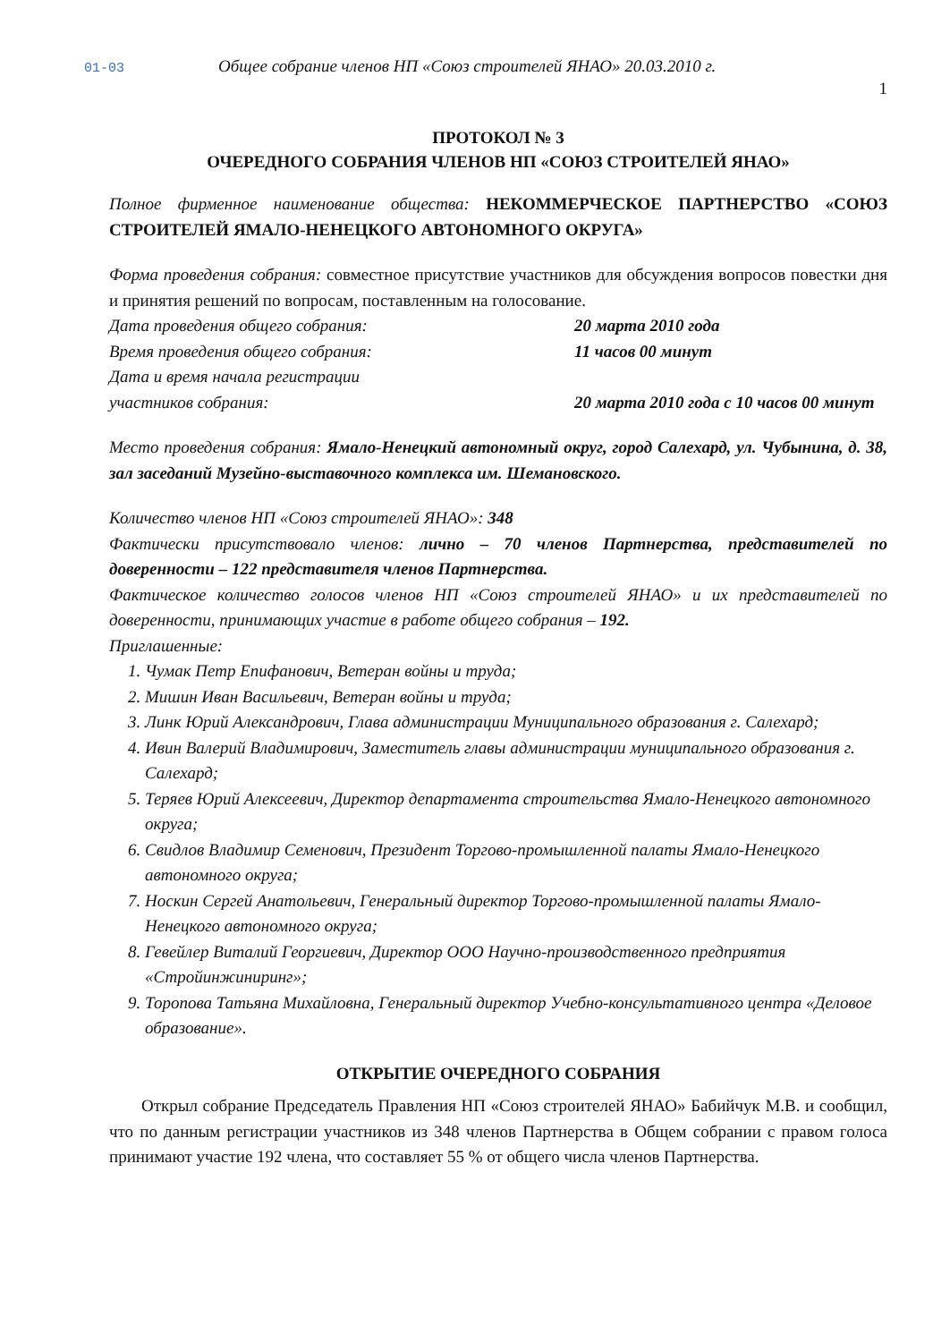01-03 Общее собрание членов НП «Союз строителей ЯНАО» 20.03.2010 г.
1
ПРОТОКОЛ № 3
ОЧЕРЕДНОГО СОБРАНИЯ ЧЛЕНОВ НП «СОЮЗ СТРОИТЕЛЕЙ ЯНАО»
Полное фирменное наименование общества: НЕКОММЕРЧЕСКОЕ ПАРТНЕРСТВО «СОЮЗ СТРОИТЕЛЕЙ ЯМАЛО-НЕНЕЦКОГО АВТОНОМНОГО ОКРУГА»
Форма проведения собрания: совместное присутствие участников для обсуждения вопросов повестки дня и принятия решений по вопросам, поставленным на голосование.
Дата проведения общего собрания: 20 марта 2010 года
Время проведения общего собрания: 11 часов 00 минут
Дата и время начала регистрации
участников собрания: 20 марта 2010 года с 10 часов 00 минут
Место проведения собрания: Ямало-Ненецкий автономный округ, город Салехард, ул. Чубынина, д. 38, зал заседаний Музейно-выставочного комплекса им. Шемановского.
Количество членов НП «Союз строителей ЯНАО»: 348
Фактически присутствовало членов: лично – 70 членов Партнерства, представителей по доверенности – 122 представителя членов Партнерства.
Фактическое количество голосов членов НП «Союз строителей ЯНАО» и их представителей по доверенности, принимающих участие в работе общего собрания – 192.
Приглашенные:
1. Чумак Петр Епифанович, Ветеран войны и труда;
2. Мишин Иван Васильевич, Ветеран войны и труда;
3. Линк Юрий Александрович, Глава администрации Муниципального образования г. Салехард;
4. Ивин Валерий Владимирович, Заместитель главы администрации муниципального образования г. Салехард;
5. Теряев Юрий Алексеевич, Директор департамента строительства Ямало-Ненецкого автономного округа;
6. Свидлов Владимир Семенович, Президент Торгово-промышленной палаты Ямало-Ненецкого автономного округа;
7. Носкин Сергей Анатольевич, Генеральный директор Торгово-промышленной палаты Ямало-Ненецкого автономного округа;
8. Гевейлер Виталий Георгиевич, Директор ООО Научно-производственного предприятия «Стройинжиниринг»;
9. Торопова Татьяна Михайловна, Генеральный директор Учебно-консультативного центра «Деловое образование».
ОТКРЫТИЕ ОЧЕРЕДНОГО СОБРАНИЯ
Открыл собрание Председатель Правления НП «Союз строителей ЯНАО» Бабийчук М.В. и сообщил, что по данным регистрации участников из 348 членов Партнерства в Общем собрании с правом голоса принимают участие 192 члена, что составляет 55 % от общего числа членов Партнерства.